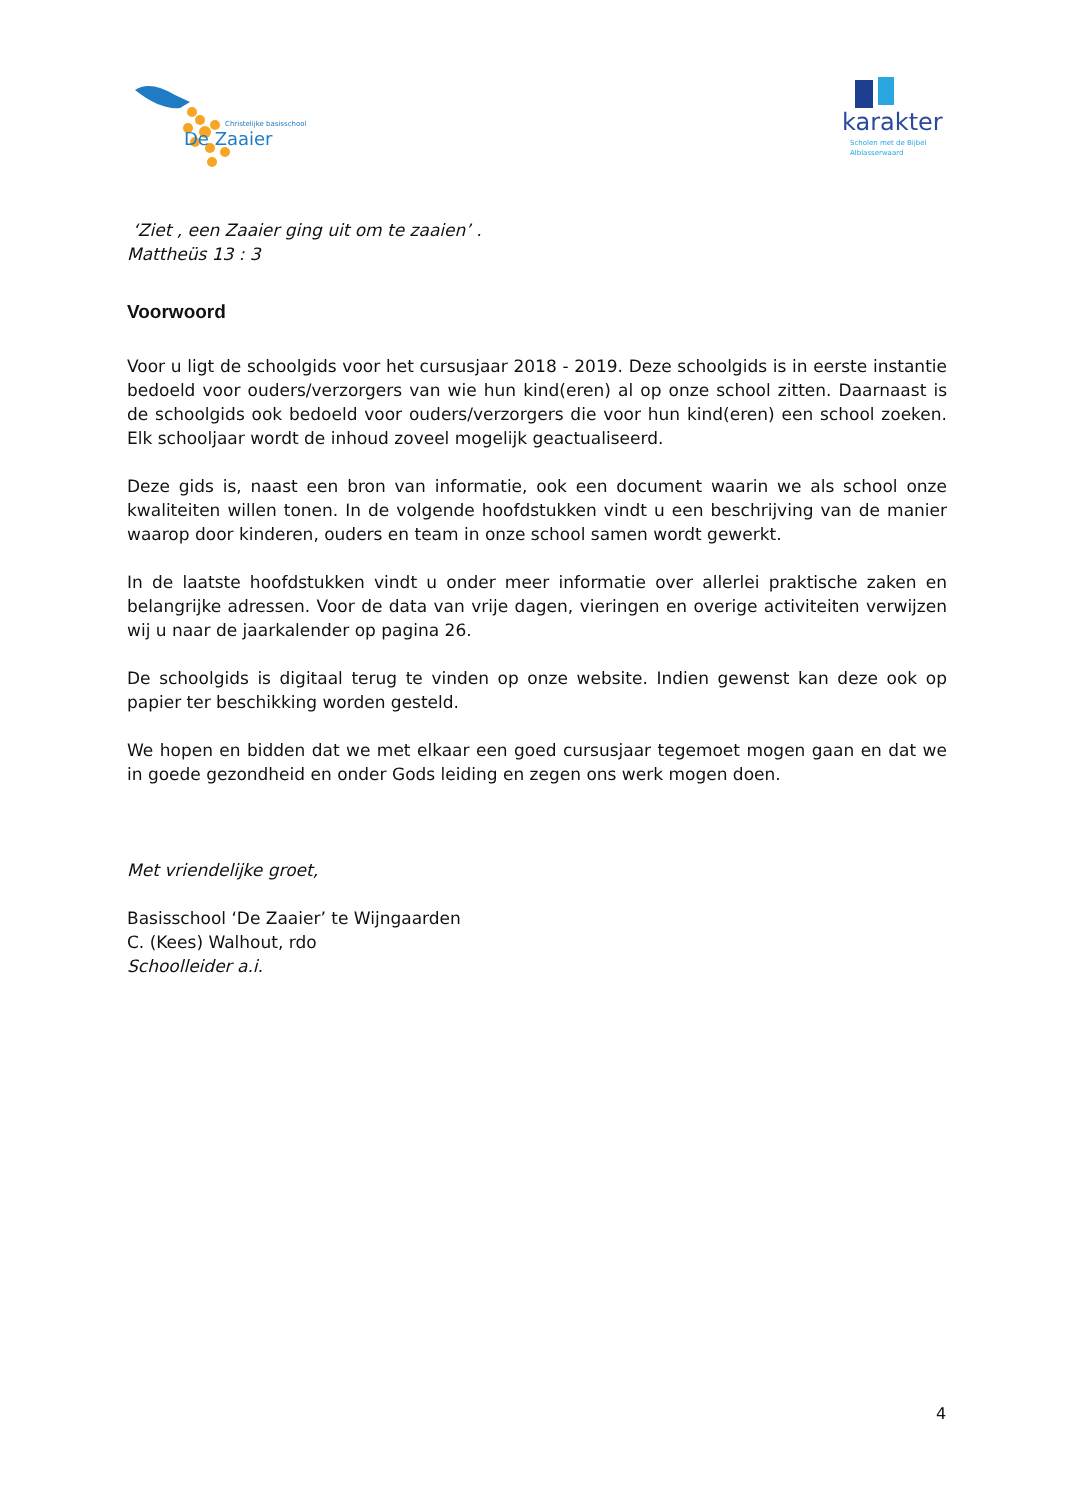Christelijke basisschool
De Zaaier
karakter
Scholen met de Bijbel
Alblasserwaard
‘Ziet , een Zaaier ging uit om te zaaien’ .
Mattheüs 13 : 3
Voorwoord
Voor u ligt de schoolgids voor het cursusjaar 2018 - 2019. Deze schoolgids is in eerste instantie bedoeld voor ouders/verzorgers van wie hun kind(eren) al op onze school zitten. Daarnaast is de schoolgids ook bedoeld voor ouders/verzorgers die voor hun kind(eren) een school zoeken. Elk schooljaar wordt de inhoud zoveel mogelijk geactualiseerd.
Deze gids is, naast een bron van informatie, ook een document waarin we als school onze kwaliteiten willen tonen. In de volgende hoofdstukken vindt u een beschrijving van de manier waarop door kinderen, ouders en team in onze school samen wordt gewerkt.
In de laatste hoofdstukken vindt u onder meer informatie over allerlei praktische zaken en belangrijke adressen. Voor de data van vrije dagen, vieringen en overige activiteiten verwijzen wij u naar de jaarkalender op pagina 26.
De schoolgids is digitaal terug te vinden op onze website. Indien gewenst kan deze ook op papier ter beschikking worden gesteld.
We hopen en bidden dat we met elkaar een goed cursusjaar tegemoet mogen gaan en dat we in goede gezondheid en onder Gods leiding en zegen ons werk mogen doen.
Met vriendelijke groet,
Basisschool ‘De Zaaier’ te Wijngaarden
C. (Kees) Walhout, rdo
Schoolleider a.i.
4